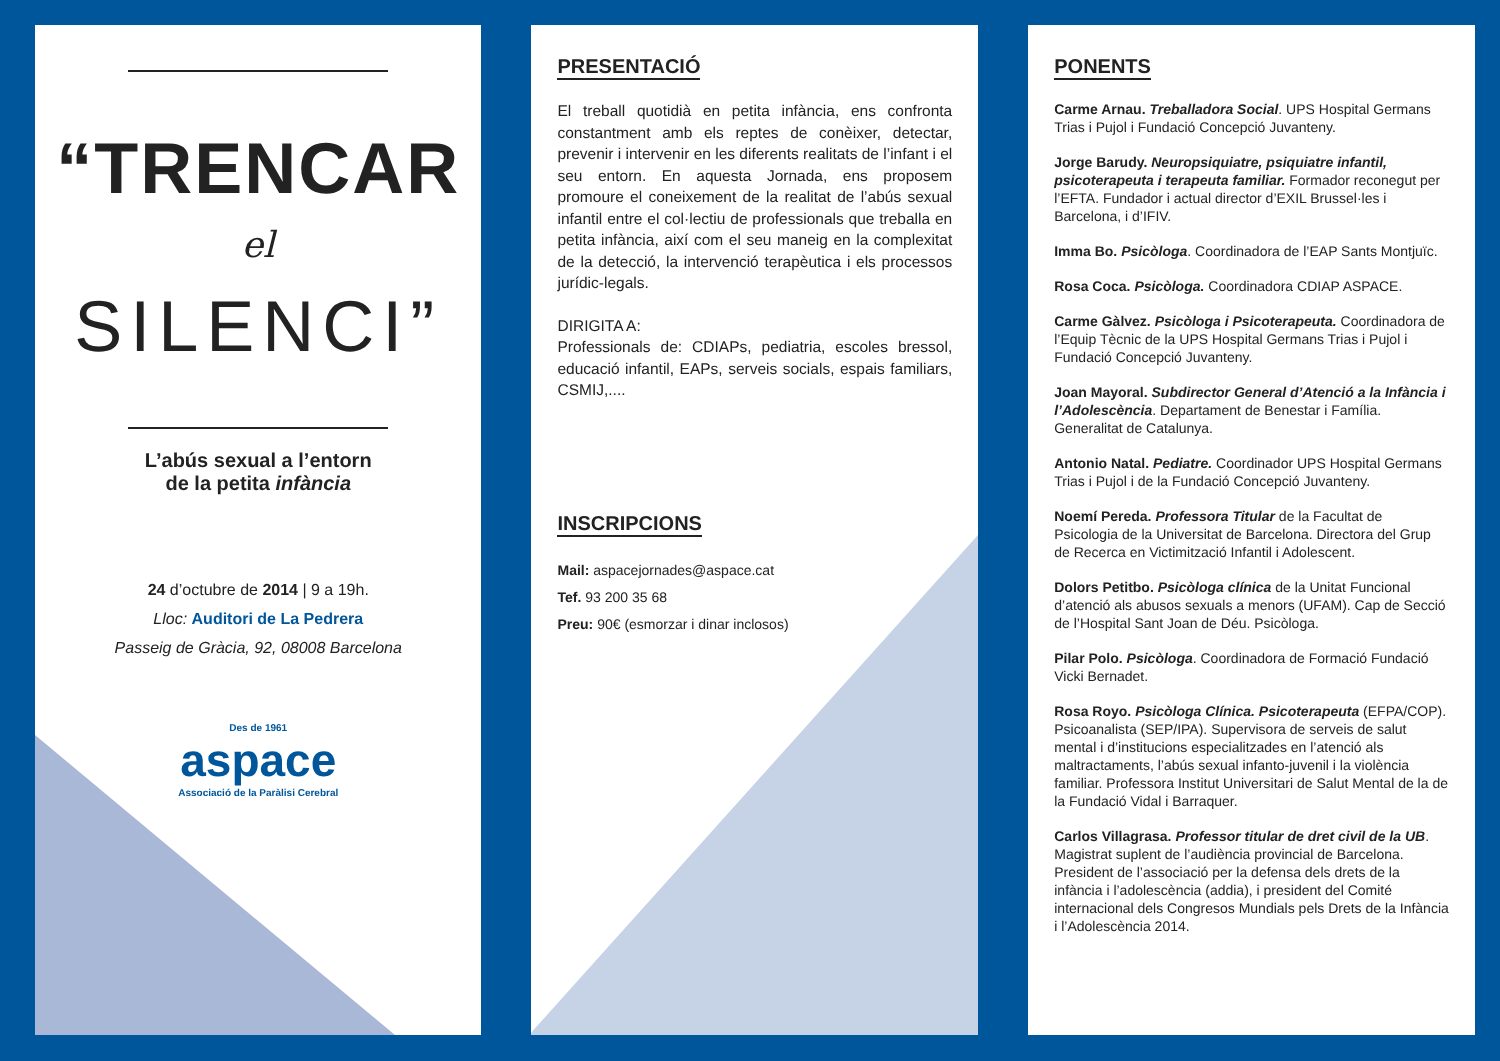“TRENCAR
el
SILENCI”
L’abús sexual a l’entorn
de la petita infància
24 d’octubre de 2014 | 9 a 19h.
Lloc: Auditori de La Pedrera
Passeig de Gràcia, 92, 08008 Barcelona
Des de 1961
aspace
Associació de la Paràlisi Cerebral
PRESENTACIÓ
El treball quotidià en petita infància, ens confronta constantment amb els reptes de conèixer, detectar, prevenir i intervenir en les diferents realitats de l’infant i el seu entorn. En aquesta Jornada, ens proposem promoure el coneixement de la realitat de l’abús sexual infantil entre el col·lectiu de professionals que treballa en petita infància, així com el seu maneig en la complexitat de la detecció, la intervenció terapèutica i els processos jurídic-legals.
DIRIGITA A:
Professionals de: CDIAPs, pediatria, escoles bressol, educació infantil, EAPs, serveis socials, espais familiars, CSMIJ,....
INSCRIPCIONS
Mail: aspacejornades@aspace.cat
Tef. 93 200 35 68
Preu: 90€ (esmorzar i dinar inclosos)
PONENTS
Carme Arnau. Treballadora Social. UPS Hospital Germans Trias i Pujol i Fundació Concepció Juvanteny.
Jorge Barudy. Neuropsiquiatre, psiquiatre infantil, psicoterapeuta i terapeuta familiar. Formador reconegut per l’EFTA. Fundador i actual director d’EXIL Brussel·les i Barcelona, i d’IFIV.
Imma Bo. Psicòloga. Coordinadora de l’EAP Sants Montjuïc.
Rosa Coca. Psicòloga. Coordinadora CDIAP ASPACE.
Carme Gàlvez. Psicòloga i Psicoterapeuta. Coordinadora de l’Equip Tècnic de la UPS Hospital Germans Trias i Pujol i Fundació Concepció Juvanteny.
Joan Mayoral. Subdirector General d’Atenció a la Infància i l’Adolescència. Departament de Benestar i Família. Generalitat de Catalunya.
Antonio Natal. Pediatre. Coordinador UPS Hospital Germans Trias i Pujol i de la Fundació Concepció Juvanteny.
Noemí Pereda. Professora Titular de la Facultat de Psicologia de la Universitat de Barcelona. Directora del Grup de Recerca en Victimització Infantil i Adolescent.
Dolors Petitbo. Psicòloga clínica de la Unitat Funcional d’atenció als abusos sexuals a menors (UFAM). Cap de Secció de l’Hospital Sant Joan de Déu. Psicòloga.
Pilar Polo. Psicòloga. Coordinadora de Formació Fundació Vicki Bernadet.
Rosa Royo. Psicòloga Clínica. Psicoterapeuta (EFPA/COP). Psicoanalista (SEP/IPA). Supervisora de serveis de salut mental i d’institucions especialitzades en l’atenció als maltractaments, l’abús sexual infanto-juvenil i la violència familiar. Professora Institut Universitari de Salut Mental de la de la Fundació Vidal i Barraquer.
Carlos Villagrasa. Professor titular de dret civil de la UB. Magistrat suplent de l’audiència provincial de Barcelona. President de l’associació per la defensa dels drets de la infància i l’adolescència (addia), i president del Comité internacional dels Congresos Mundials pels Drets de la Infància i l’Adolescència 2014.